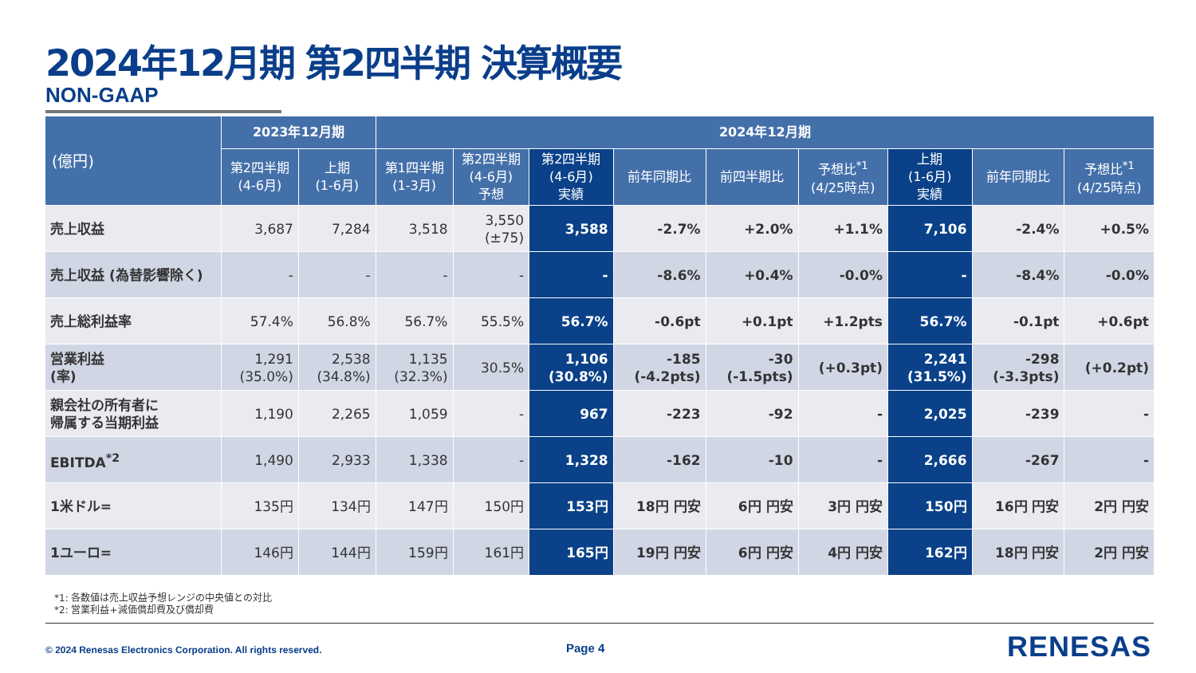2024年12月期 第2四半期 決算概要
NON-GAAP
| (億円) | 2023年12月期 | | 2024年12月期 | | | | | | | | |
| --- | --- | --- | --- | --- | --- | --- | --- | --- | --- | --- | --- |
| | 第2四半期 (4-6月) | 上期 (1-6月) | 第1四半期 (1-3月) | 第2四半期 (4-6月) 予想 | 第2四半期 (4-6月) 実績 | 前年同期比 | 前四半期比 | 予想比<sup>*1</sup> (4/25時点) | 上期 (1-6月) 実績 | 前年同期比 | 予想比<sup>*1</sup> (4/25時点) |
| 売上収益 | 3,687 | 7,284 | 3,518 | 3,550 (±75) | 3,588 | -2.7% | +2.0% | +1.1% | 7,106 | -2.4% | +0.5% |
| 売上収益 (為替影響除く) | - | - | - | - | - | -8.6% | +0.4% | -0.0% | - | -8.4% | -0.0% |
| 売上総利益率 | 57.4% | 56.8% | 56.7% | 55.5% | 56.7% | -0.6pt | +0.1pt | +1.2pts | 56.7% | -0.1pt | +0.6pt |
| 営業利益 (率) | 1,291 (35.0%) | 2,538 (34.8%) | 1,135 (32.3%) | 30.5% | 1,106 (30.8%) | -185 (-4.2pts) | -30 (-1.5pts) | (+0.3pt) | 2,241 (31.5%) | -298 (-3.3pts) | (+0.2pt) |
| 親会社の所有者に 帰属する当期利益 | 1,190 | 2,265 | 1,059 | - | 967 | -223 | -92 | - | 2,025 | -239 | - |
| EBITDA<sup>*2</sup> | 1,490 | 2,933 | 1,338 | - | 1,328 | -162 | -10 | - | 2,666 | -267 | - |
| 1米ドル= | 135円 | 134円 | 147円 | 150円 | 153円 | 18円 円安 | 6円 円安 | 3円 円安 | 150円 | 16円 円安 | 2円 円安 |
| 1ユーロ= | 146円 | 144円 | 159円 | 161円 | 165円 | 19円 円安 | 6円 円安 | 4円 円安 | 162円 | 18円 円安 | 2円 円安 |
*1: 各数値は売上収益予想レンジの中央値との対比
*2: 営業利益+減価償却費及び償却費
© 2024 Renesas Electronics Corporation. All rights reserved.
Page 4 RENESAS